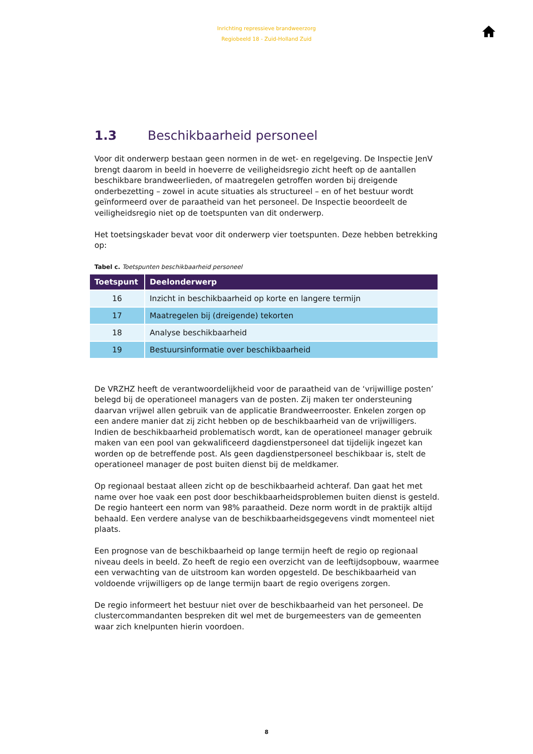Inrichting repressieve brandweerzorg
Regiobeeld 18 - Zuid-Holland Zuid
1.3 Beschikbaarheid personeel
Voor dit onderwerp bestaan geen normen in de wet- en regelgeving. De Inspectie JenV brengt daarom in beeld in hoeverre de veiligheidsregio zicht heeft op de aantallen beschikbare brandweerlieden, of maatregelen getroffen worden bij dreigende onderbezetting – zowel in acute situaties als structureel – en of het bestuur wordt geïnformeerd over de paraatheid van het personeel. De Inspectie beoordeelt de veiligheidsregio niet op de toetspunten van dit onderwerp.
Het toetsingskader bevat voor dit onderwerp vier toetspunten. Deze hebben betrekking op:
Tabel c. Toetspunten beschikbaarheid personeel
| Toetspunt | Deelonderwerp |
| --- | --- |
| 16 | Inzicht in beschikbaarheid op korte en langere termijn |
| 17 | Maatregelen bij (dreigende) tekorten |
| 18 | Analyse beschikbaarheid |
| 19 | Bestuursinformatie over beschikbaarheid |
De VRZHZ heeft de verantwoordelijkheid voor de paraatheid van de ‘vrijwillige posten’ belegd bij de operationeel managers van de posten. Zij maken ter ondersteuning daarvan vrijwel allen gebruik van de applicatie Brandweerrooster. Enkelen zorgen op een andere manier dat zij zicht hebben op de beschikbaarheid van de vrijwilligers. Indien de beschikbaarheid problematisch wordt, kan de operationeel manager gebruik maken van een pool van gekwalificeerd dagdienstpersoneel dat tijdelijk ingezet kan worden op de betreffende post. Als geen dagdienstpersoneel beschikbaar is, stelt de operationeel manager de post buiten dienst bij de meldkamer.
Op regionaal bestaat alleen zicht op de beschikbaarheid achteraf. Dan gaat het met name over hoe vaak een post door beschikbaarheidsproblemen buiten dienst is gesteld. De regio hanteert een norm van 98% paraatheid. Deze norm wordt in de praktijk altijd behaald. Een verdere analyse van de beschikbaarheidsgegevens vindt momenteel niet plaats.
Een prognose van de beschikbaarheid op lange termijn heeft de regio op regionaal niveau deels in beeld. Zo heeft de regio een overzicht van de leeftijdsopbouw, waarmee een verwachting van de uitstroom kan worden opgesteld. De beschikbaarheid van voldoende vrijwilligers op de lange termijn baart de regio overigens zorgen.
De regio informeert het bestuur niet over de beschikbaarheid van het personeel. De clustercommandanten bespreken dit wel met de burgemeesters van de gemeenten waar zich knelpunten hierin voordoen.
8